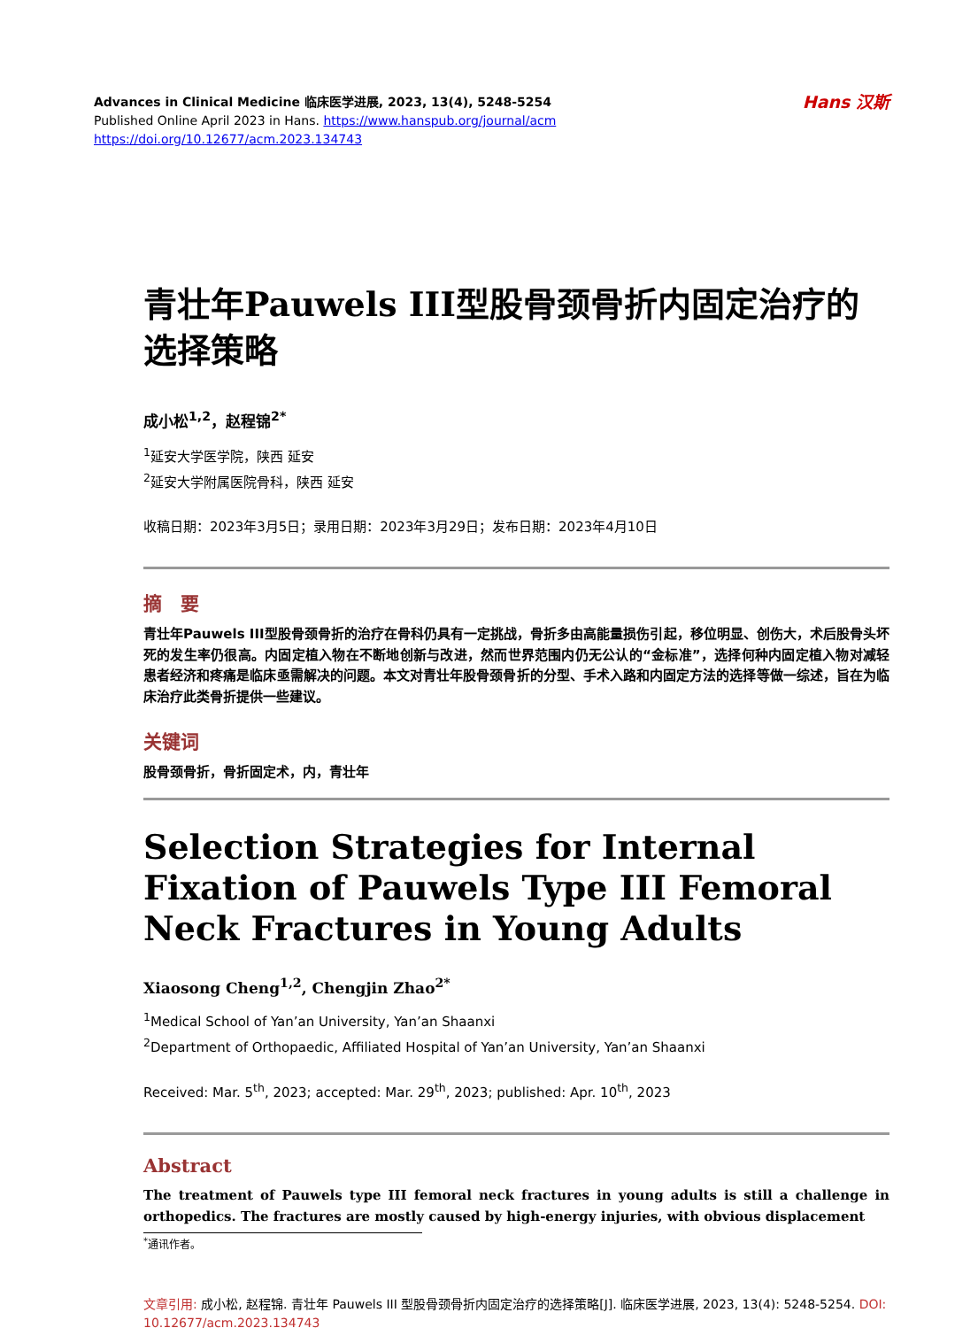Advances in Clinical Medicine 临床医学进展, 2023, 13(4), 5248-5254
Published Online April 2023 in Hans. https://www.hanspub.org/journal/acm
https://doi.org/10.12677/acm.2023.134743
Hans 汉斯
青壮年Pauwels III型股骨颈骨折内固定治疗的选择策略
成小松<sup>1,2</sup>，赵程锦<sup>2*</sup>
<sup>1</sup> 延安大学医学院，陕西 延安
<sup>2</sup> 延安大学附属医院骨科，陕西 延安
收稿日期：2023年3月5日；录用日期：2023年3月29日；发布日期：2023年4月10日
摘　要
青壮年Pauwels III型股骨颈骨折的治疗在骨科仍具有一定挑战，骨折多由高能量损伤引起，移位明显、创伤大，术后股骨头坏死的发生率仍很高。内固定植入物在不断地创新与改进，然而世界范围内仍无公认的“金标准”，选择何种内固定植入物对减轻患者经济和疼痛是临床亟需解决的问题。本文对青壮年股骨颈骨折的分型、手术入路和内固定方法的选择等做一综述，旨在为临床治疗此类骨折提供一些建议。
关键词
股骨颈骨折，骨折固定术，内，青壮年
Selection Strategies for Internal Fixation of Pauwels Type III Femoral Neck Fractures in Young Adults
Xiaosong Cheng<sup>1,2</sup>, Chengjin Zhao<sup>2*</sup>
<sup>1</sup> Medical School of Yan’an University, Yan’an Shaanxi
<sup>2</sup> Department of Orthopaedic, Affiliated Hospital of Yan’an University, Yan’an Shaanxi
Received: Mar. 5<sup>th</sup>, 2023; accepted: Mar. 29<sup>th</sup>, 2023; published: Apr. 10<sup>th</sup>, 2023
Abstract
The treatment of Pauwels type III femoral neck fractures in young adults is still a challenge in orthopedics. The fractures are mostly caused by high-energy injuries, with obvious displacement
<sup>*</sup> 通讯作者。
文章引用: 成小松, 赵程锦. 青壮年 Pauwels III 型股骨颈骨折内固定治疗的选择策略[J]. 临床医学进展, 2023, 13(4): 5248-5254. DOI: 10.12677/acm.2023.134743